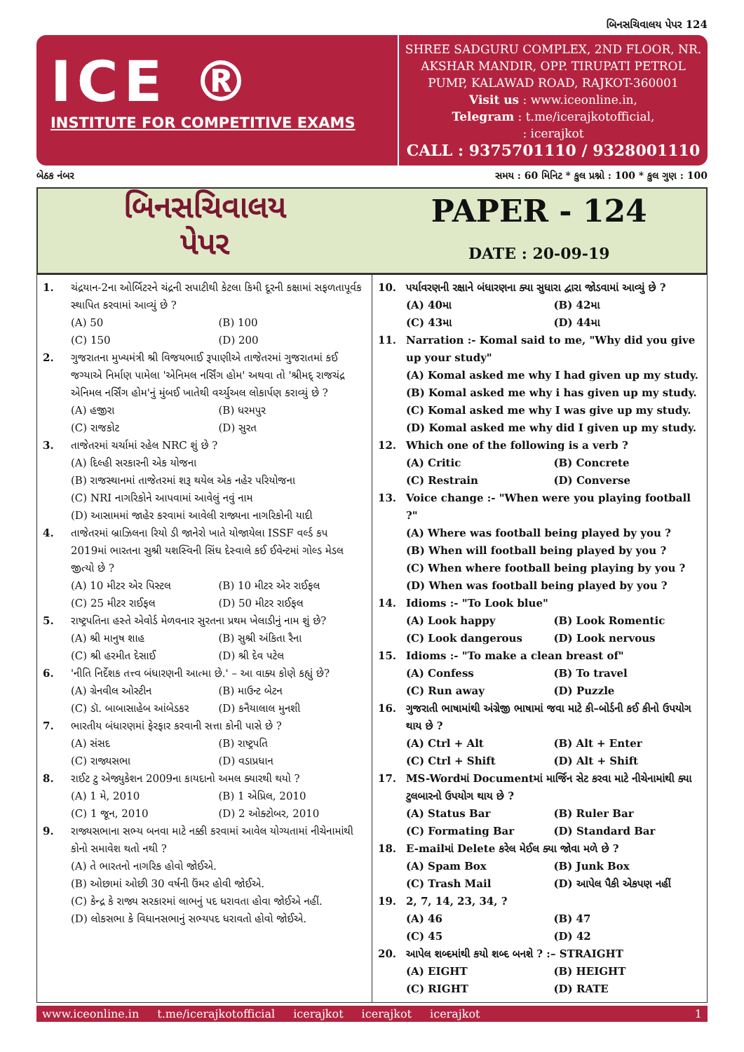બિનસચિવાલય પેપર 124
ICE ®
INSTITUTE FOR COMPETITIVE EXAMS
SHREE SADGURU COMPLEX, 2ND FLOOR, NR. AKSHAR MANDIR, OPP. TIRUPATI PETROL PUMP, KALAWAD ROAD, RAJKOT-360001
Visit us : www.iceonline.in,
Telegram : t.me/icerajkotofficial,
: icerajkot
CALL : 9375701110 / 9328001110
બેઠક નંબર સમય : 60 મિનિટ * કુલ પ્રશ્નો : 100 * કુલ ગુણ : 100
બિનસચિવાલય
પેપર
PAPER - 124
DATE : 20-09-19
1. ચંદ્રયાન-2ના ઓર્બિટરને ચંદ્રની સપાટીથી કેટલા કિમી દૂરની કક્ષામાં સફળતાપૂર્વક સ્થાપિત કરવામાં આવ્યું છે ?
(A) 50 (B) 100 (C) 150 (D) 200
2. ગુજરાતના મુખ્યમંત્રી શ્રી વિજયભાઈ રૂપાણીએ તાજેતરમાં ગુજરાતમાં કઈ જગ્યાએ નિર્માણ પામેલા 'એનિમલ નર્સિંગ હોમ' અથવા તો 'શ્રીમદ્ રાજચંદ્ર એનિમલ નર્સિંગ હોમ'નું મુંબઈ ખાતેથી વર્ચ્યુઅલ લોકાર્પણ કરાવ્યું છે ?
(A) હજીરા (B) ધરમપુર (C) રાજકોટ (D) સુરત
3. તાજેતરમાં ચર્ચામાં રહેલ NRC શું છે ?
(A) દિલ્હી સરકારની એક યોજના
(B) રાજસ્થાનમાં તાજેતરમાં શરૂ થયેલ એક નહેર પરિયોજના
(C) NRI નાગરિકોને આપવામાં આવેલું નવું નામ
(D) આસામમાં જાહેર કરવામાં આવેલી રાજ્યના નાગરિકોની યાદી
4. તાજેતરમાં બ્રાઝિલના રિયો ડી જાનેરો ખાતે યોજાયેલા ISSF વર્લ્ડ કપ 2019માં ભારતના સુશ્રી યશસ્વિની સિંઘ દેસ્વાલે કઈ ઈવેન્ટમાં ગોલ્ડ મેડલ જીત્યો છે ?
(A) 10 મીટર એર પિસ્ટલ (B) 10 મીટર એર રાઈફલ (C) 25 મીટર રાઈફલ (D) 50 મીટર રાઈફલ
5. રાષ્ટ્રપતિના હસ્તે એવોર્ડ મેળવનાર સુરતના પ્રથમ ખેલાડીનું નામ શું છે?
(A) શ્રી માનુષ શાહ (B) સુશ્રી અંકિતા રૈના (C) શ્રી હરમીત દેસાઈ (D) શ્રી દેવ પટેલ
6. 'નીતિ નિર્દેશક તત્ત્વ બંધારણની આત્મા છે.' – આ વાક્ય કોણે કહ્યું છે?
(A) ગ્રેનવીલ ઓસ્ટીન (B) માઉન્ટ બેટન (C) ડૉ. બાબાસાહેબ આંબેડકર (D) કનૈયાલાલ મુનશી
7. ભારતીય બંધારણમાં ફેરફાર કરવાની સત્તા કોની પાસે છે ?
(A) સંસદ (B) રાષ્ટ્રપતિ (C) રાજ્યસભા (D) વડાપ્રધાન
8. રાઈટ ટુ એજ્યુકેશન 2009ના કાયદાનો અમલ ક્યારથી થયો ?
(A) 1 મે, 2010 (B) 1 એપ્રિલ, 2010 (C) 1 જૂન, 2010 (D) 2 ઓક્ટોબર, 2010
9. રાજ્યસભાના સભ્ય બનવા માટે નક્કી કરવામાં આવેલ યોગ્યતામાં નીચેનામાંથી કોનો સમાવેશ થતો નથી ?
(A) તે ભારતનો નાગરિક હોવો જોઈએ.
(B) ઓછામાં ઓછી 30 વર્ષની ઉંમર હોવી જોઈએ.
(C) કેન્દ્ર કે રાજ્ય સરકારમાં લાભનું પદ ધરાવતા હોવા જોઈએ નહીં.
(D) લોકસભા કે વિધાનસભાનું સભ્યપદ ધરાવતો હોવો જોઈએ.
10. પર્યાવરણની રક્ષાને બંધારણના ક્યા સુધારા દ્વારા જોડવામાં આવ્યું છે ?
(A) 40મા (B) 42મા (C) 43મા (D) 44મા
11. Narration :- Komal said to me, "Why did you give up your study"
(A) Komal asked me why I had given up my study.
(B) Komal asked me why i has given up my study.
(C) Komal asked me why I was give up my study.
(D) Komal asked me why did I given up my study.
12. Which one of the following is a verb ?
(A) Critic (B) Concrete (C) Restrain (D) Converse
13. Voice change :- "When were you playing football ?"
(A) Where was football being played by you ?
(B) When will football being played by you ?
(C) When where football being playing by you ?
(D) When was football being played by you ?
14. Idioms :- "To Look blue"
(A) Look happy (B) Look Romentic (C) Look dangerous (D) Look nervous
15. Idioms :- "To make a clean breast of"
(A) Confess (B) To travel (C) Run away (D) Puzzle
16. ગુજરાતી ભાષામાંથી અંગ્રેજી ભાષામાં જવા માટે કી–બોર્ડની કઈ કીનો ઉપયોગ થાય છે ?
(A) Ctrl + Alt (B) Alt + Enter (C) Ctrl + Shift (D) Alt + Shift
17. MS-Wordમાં Documentમાં માર્જિન સેટ કરવા માટે નીચેનામાંથી ક્યા ટુલબારનો ઉપયોગ થાય છે ?
(A) Status Bar (B) Ruler Bar (C) Formating Bar (D) Standard Bar
18. E-mailમાં Delete કરેલ મેઈલ ક્યા જોવા મળે છે ?
(A) Spam Box (B) Junk Box (C) Trash Mail (D) આપેલ પૈકી એકપણ નહીં
19. 2, 7, 14, 23, 34, ?
(A) 46 (B) 47 (C) 45 (D) 42
20. આપેલ શબ્દમાંથી કયો શબ્દ બનશે ? :– STRAIGHT
(A) EIGHT (B) HEIGHT (C) RIGHT (D) RATE
www.iceonline.in t.me/icerajkotofficial icerajkot icerajkot icerajkot 1